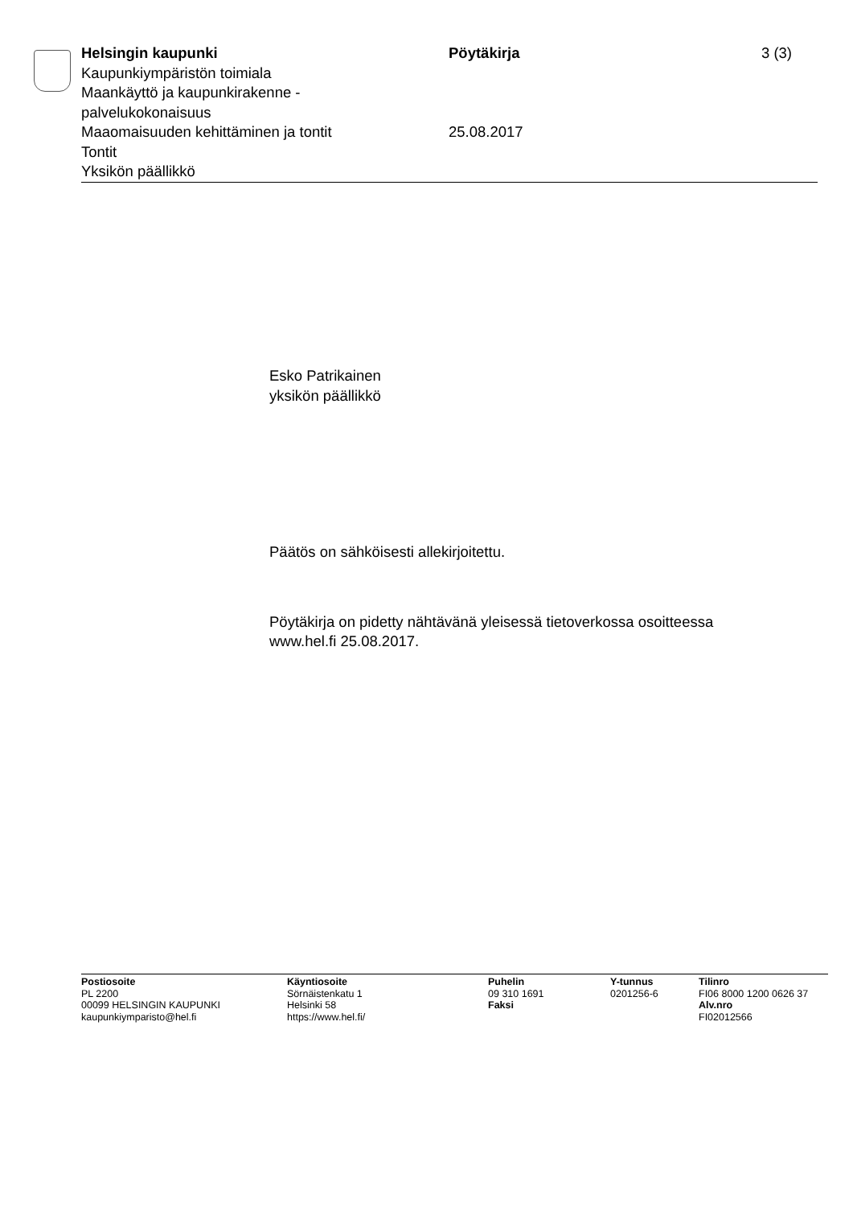Helsingin kaupunki
Kaupunkiympäristön toimiala
Maankäyttö ja kaupunkirakenne -
palvelukokonaisuus
Maaomaisuuden kehittäminen ja tontit
Tontit
Yksikön päällikkö
Pöytäkirja
25.08.2017
3 (3)
Esko Patrikainen
yksikön päällikkö
Päätös on sähköisesti allekirjoitettu.
Pöytäkirja on pidetty nähtävänä yleisessä tietoverkossa osoitteessa
www.hel.fi 25.08.2017.
Postiosoite
PL 2200
00099 HELSINGIN KAUPUNKI
kaupunkiymparisto@hel.fi
Käyntiosoite
Sörnäistenkatu 1
Helsinki 58
https://www.hel.fi/
Puhelin
09 310 1691
Faksi
Y-tunnus
0201256-6
Tilinro
FI06 8000 1200 0626 37
Alv.nro
FI02012566